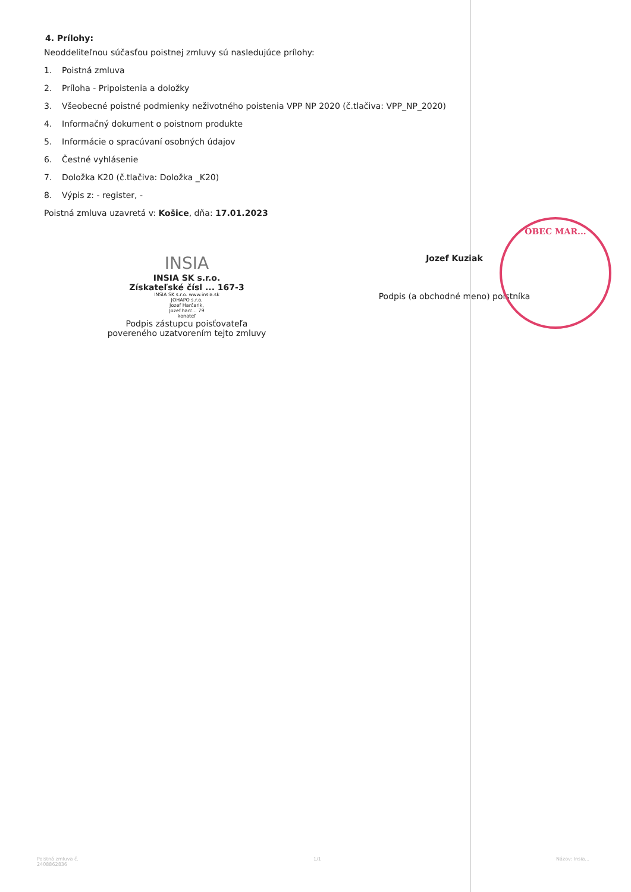4. Prílohy:
Neoddeliteľnou súčasťou poistnej zmluvy sú nasledujúce prílohy:
1. Poistná zmluva
2. Príloha - Pripoistenia a doložky
3. Všeobecné poistné podmienky neživotného poistenia VPP NP 2020 (č.tlačiva: VPP_NP_2020)
4. Informačný dokument o poistnom produkte
5. Informácie o spracúvaní osobných údajov
6. Čestné vyhlásenie
7. Doložka K20 (č.tlačiva: Doložka _K20)
8. Výpis z: - register, -
Poistná zmluva uzavretá v: Košice, dňa: 17.01.2023
INSIA
INSIA SK s.r.o.
Získateľské čísl ... 167-3
INSIA SK s.r.o. www.insia.sk
JOHAPO s.r.o.
Jozef Harčarik,
Jozef.harc... 79
konateľ
Podpis zástupcu poisťovateľa
povereného uzatvorením tejto zmluvy
Jozef Kuziak
Podpis (a obchodné meno) poistníka
OBEC MAR...
Poistná zmluva č.
2408862836
1/1 Názov: Insia...